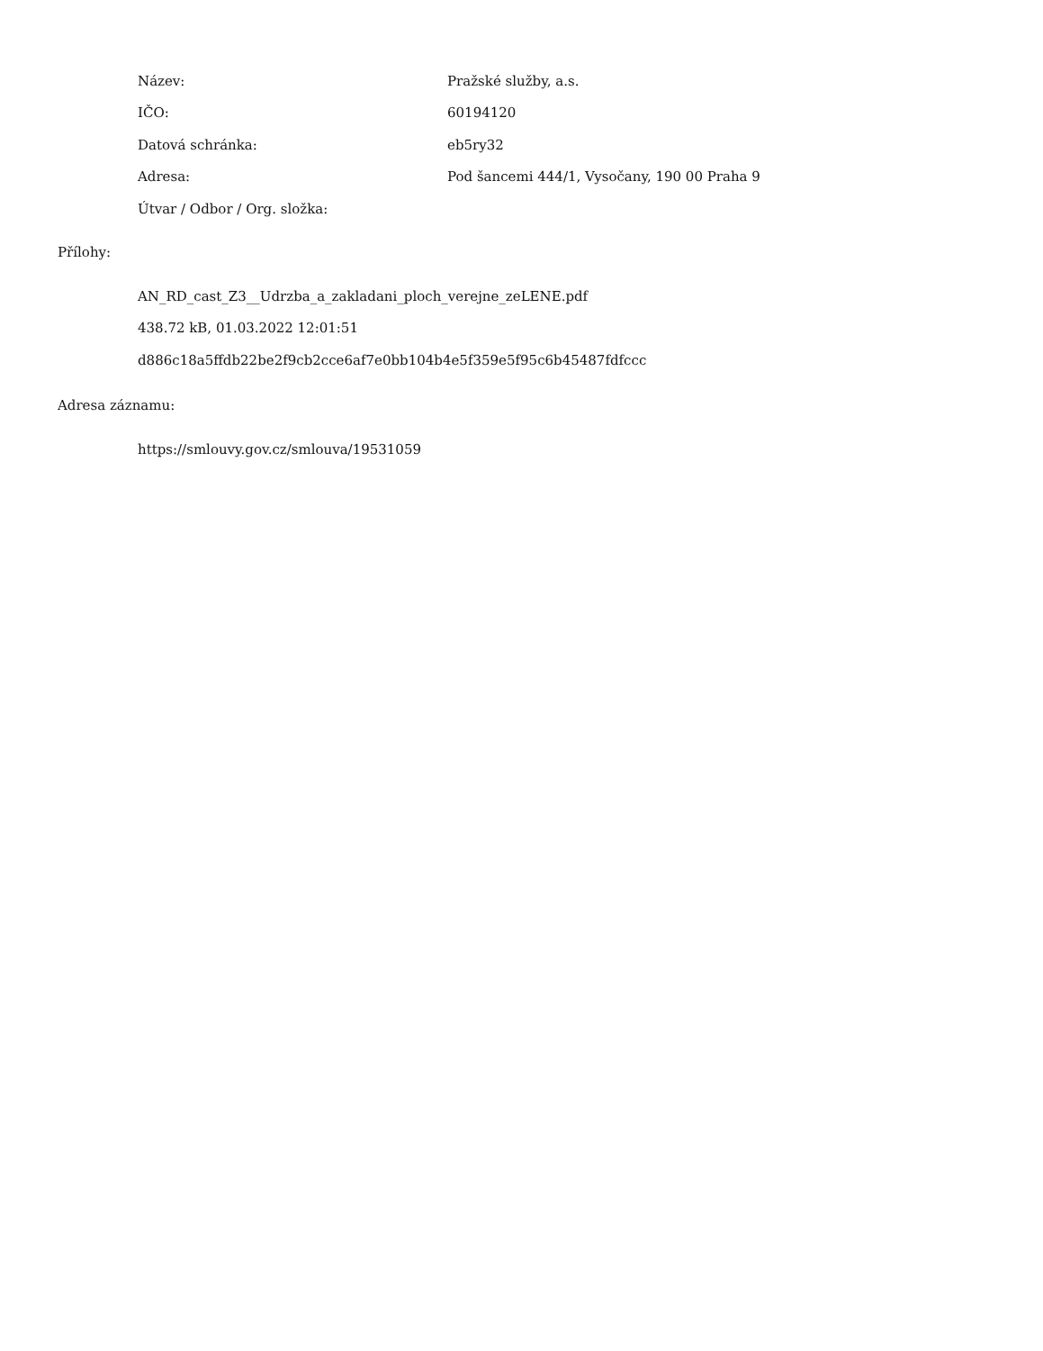Název: Pražské služby, a.s.
IČO: 60194120
Datová schránka: eb5ry32
Adresa: Pod šancemi 444/1, Vysočany, 190 00 Praha 9
Útvar / Odbor / Org. složka:
Přílohy:
AN_RD_cast_Z3__Udrzba_a_zakladani_ploch_verejne_zeLENE.pdf
438.72 kB, 01.03.2022 12:01:51
d886c18a5ffdb22be2f9cb2cce6af7e0bb104b4e5f359e5f95c6b45487fdfccc
Adresa záznamu:
https://smlouvy.gov.cz/smlouva/19531059